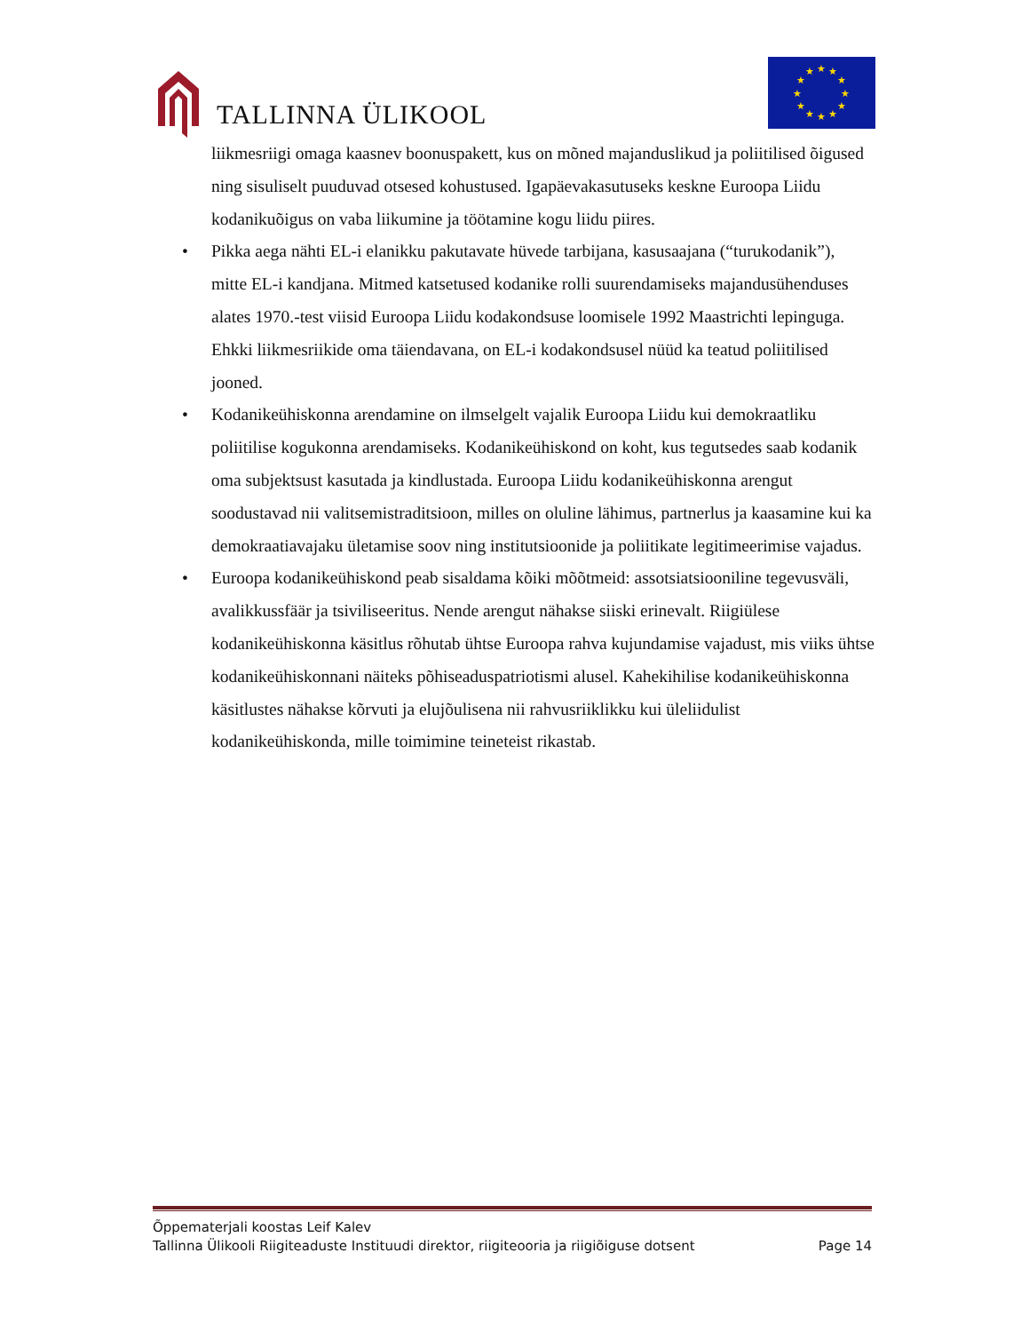TALLINNA ÜLIKOOL
★
★
★
★
★
★
★
★
★
★
★
★
liikmesriigi omaga kaasnev boonuspakett, kus on mõned majanduslikud ja poliitilised õigused ning sisuliselt puuduvad otsesed kohustused. Igapäevakasutuseks keskne Euroopa Liidu kodanikuõigus on vaba liikumine ja töötamine kogu liidu piires.
• Pikka aega nähti EL-i elanikku pakutavate hüvede tarbijana, kasusaajana (“turukodanik”), mitte EL-i kandjana. Mitmed katsetused kodanike rolli suurendamiseks majandusühenduses alates 1970.-test viisid Euroopa Liidu kodakondsuse loomisele 1992 Maastrichti lepinguga. Ehkki liikmesriikide oma täiendavana, on EL-i kodakondsusel nüüd ka teatud poliitilised jooned.
• Kodanikeühiskonna arendamine on ilmselgelt vajalik Euroopa Liidu kui demokraatliku poliitilise kogukonna arendamiseks. Kodanikeühiskond on koht, kus tegutsedes saab kodanik oma subjektsust kasutada ja kindlustada. Euroopa Liidu kodanikeühiskonna arengut soodustavad nii valitsemistraditsioon, milles on oluline lähimus, partnerlus ja kaasamine kui ka demokraatiavajaku ületamise soov ning institutsioonide ja poliitikate legitimeerimise vajadus.
• Euroopa kodanikeühiskond peab sisaldama kõiki mõõtmeid: assotsiatsiooniline tegevusväli, avalikkussfäär ja tsiviliseeritus. Nende arengut nähakse siiski erinevalt. Riigiülese kodanikeühiskonna käsitlus rõhutab ühtse Euroopa rahva kujundamise vajadust, mis viiks ühtse kodanikeühiskonnani näiteks põhiseaduspatriotismi alusel. Kahekihilise kodanikeühiskonna käsitlustes nähakse kõrvuti ja elujõulisena nii rahvusriiklikku kui üleliidulist kodanikeühiskonda, mille toimimine teineteist rikastab.
Õppematerjali koostas Leif Kalev
Tallinna Ülikooli Riigiteaduste Instituudi direktor, riigiteooria ja riigiõiguse dotsent Page 14